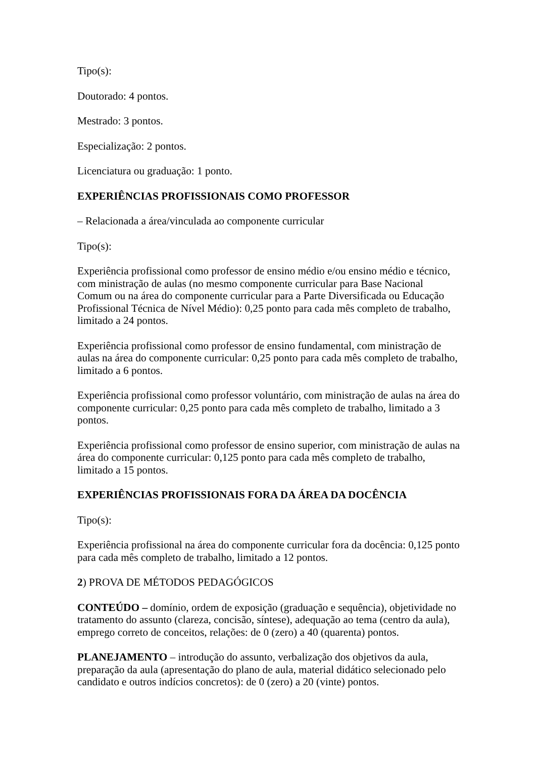Tipo(s):
Doutorado: 4 pontos.
Mestrado: 3 pontos.
Especialização: 2 pontos.
Licenciatura ou graduação: 1 ponto.
EXPERIÊNCIAS PROFISSIONAIS COMO PROFESSOR
– Relacionada a área/vinculada ao componente curricular
Tipo(s):
Experiência profissional como professor de ensino médio e/ou ensino médio e técnico, com ministração de aulas (no mesmo componente curricular para Base Nacional Comum ou na área do componente curricular para a Parte Diversificada ou Educação Profissional Técnica de Nível Médio): 0,25 ponto para cada mês completo de trabalho, limitado a 24 pontos.
Experiência profissional como professor de ensino fundamental, com ministração de aulas na área do componente curricular: 0,25 ponto para cada mês completo de trabalho, limitado a 6 pontos.
Experiência profissional como professor voluntário, com ministração de aulas na área do componente curricular: 0,25 ponto para cada mês completo de trabalho, limitado a 3 pontos.
Experiência profissional como professor de ensino superior, com ministração de aulas na área do componente curricular: 0,125 ponto para cada mês completo de trabalho, limitado a 15 pontos.
EXPERIÊNCIAS PROFISSIONAIS FORA DA ÁREA DA DOCÊNCIA
Tipo(s):
Experiência profissional na área do componente curricular fora da docência: 0,125 ponto para cada mês completo de trabalho, limitado a 12 pontos.
2) PROVA DE MÉTODOS PEDAGÓGICOS
CONTEÚDO – domínio, ordem de exposição (graduação e sequência), objetividade no tratamento do assunto (clareza, concisão, síntese), adequação ao tema (centro da aula), emprego correto de conceitos, relações: de 0 (zero) a 40 (quarenta) pontos.
PLANEJAMENTO – introdução do assunto, verbalização dos objetivos da aula, preparação da aula (apresentação do plano de aula, material didático selecionado pelo candidato e outros indícios concretos): de 0 (zero) a 20 (vinte) pontos.